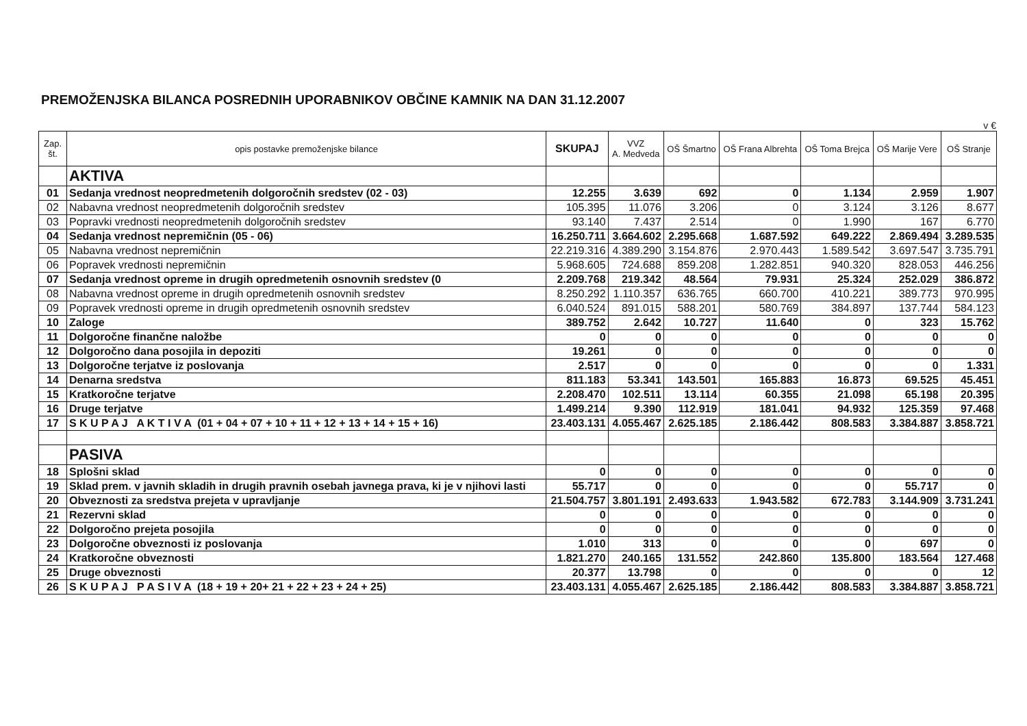PREMOŽENJSKA BILANCA POSREDNIH UPORABNIKOV OBČINE KAMNIK NA DAN 31.12.2007
v €
| Zap. št. | opis postavke premoženjske bilance | SKUPAJ | VVZ A. Medveda | OŠ Šmartno | OŠ Frana Albrehta | OŠ Toma Brejca | OŠ Marije Vere | OŠ Stranje |
| --- | --- | --- | --- | --- | --- | --- | --- | --- |
| | AKTIVA | | | | | | | |
| 01 | Sedanja vrednost neopredmetenih dolgoročnih sredstev (02 - 03) | 12.255 | 3.639 | 692 | 0 | 1.134 | 2.959 | 1.907 |
| 02 | Nabavna vrednost neopredmetenih dolgoročnih sredstev | 105.395 | 11.076 | 3.206 | 0 | 3.124 | 3.126 | 8.677 |
| 03 | Popravki vrednosti neopredmetenih dolgoročnih sredstev | 93.140 | 7.437 | 2.514 | 0 | 1.990 | 167 | 6.770 |
| 04 | Sedanja vrednost nepremičnin (05 - 06) | 16.250.711 | 3.664.602 | 2.295.668 | 1.687.592 | 649.222 | 2.869.494 | 3.289.535 |
| 05 | Nabavna vrednost nepremičnin | 22.219.316 | 4.389.290 | 3.154.876 | 2.970.443 | 1.589.542 | 3.697.547 | 3.735.791 |
| 06 | Popravek vrednosti nepremičnin | 5.968.605 | 724.688 | 859.208 | 1.282.851 | 940.320 | 828.053 | 446.256 |
| 07 | Sedanja vrednost opreme in drugih opredmetenih osnovnih sredstev (0 | 2.209.768 | 219.342 | 48.564 | 79.931 | 25.324 | 252.029 | 386.872 |
| 08 | Nabavna vrednost opreme in drugih opredmetenih osnovnih sredstev | 8.250.292 | 1.110.357 | 636.765 | 660.700 | 410.221 | 389.773 | 970.995 |
| 09 | Popravek vrednosti opreme in drugih opredmetenih osnovnih sredstev | 6.040.524 | 891.015 | 588.201 | 580.769 | 384.897 | 137.744 | 584.123 |
| 10 | Zaloge | 389.752 | 2.642 | 10.727 | 11.640 | 0 | 323 | 15.762 |
| 11 | Dolgoročne finančne naložbe | 0 | 0 | 0 | 0 | 0 | 0 | 0 |
| 12 | Dolgoročno dana posojila in depoziti | 19.261 | 0 | 0 | 0 | 0 | 0 | 0 |
| 13 | Dolgoročne terjatve iz poslovanja | 2.517 | 0 | 0 | 0 | 0 | 0 | 1.331 |
| 14 | Denarna sredstva | 811.183 | 53.341 | 143.501 | 165.883 | 16.873 | 69.525 | 45.451 |
| 15 | Kratkoročne terjatve | 2.208.470 | 102.511 | 13.114 | 60.355 | 21.098 | 65.198 | 20.395 |
| 16 | Druge terjatve | 1.499.214 | 9.390 | 112.919 | 181.041 | 94.932 | 125.359 | 97.468 |
| 17 | S K U P A J A K T I V A (01 + 04 + 07 + 10 + 11 + 12 + 13 + 14 + 15 + 16) | 23.403.131 | 4.055.467 | 2.625.185 | 2.186.442 | 808.583 | 3.384.887 | 3.858.721 |
| | PASIVA | | | | | | | |
| 18 | Splošni sklad | 0 | 0 | 0 | 0 | 0 | 0 | 0 |
| 19 | Sklad prem. v javnih skladih in drugih pravnih osebah javnega prava, ki je v njihovi lasti | 55.717 | 0 | 0 | 0 | 0 | 55.717 | 0 |
| 20 | Obveznosti za sredstva prejeta v upravljanje | 21.504.757 | 3.801.191 | 2.493.633 | 1.943.582 | 672.783 | 3.144.909 | 3.731.241 |
| 21 | Rezervni sklad | 0 | 0 | 0 | 0 | 0 | 0 | 0 |
| 22 | Dolgoročno prejeta posojila | 0 | 0 | 0 | 0 | 0 | 0 | 0 |
| 23 | Dolgoročne obveznosti iz poslovanja | 1.010 | 313 | 0 | 0 | 0 | 697 | 0 |
| 24 | Kratkoročne obveznosti | 1.821.270 | 240.165 | 131.552 | 242.860 | 135.800 | 183.564 | 127.468 |
| 25 | Druge obveznosti | 20.377 | 13.798 | 0 | 0 | 0 | 0 | 12 |
| 26 | S K U P A J P A S I V A (18 + 19 + 20+ 21 + 22 + 23 + 24 + 25) | 23.403.131 | 4.055.467 | 2.625.185 | 2.186.442 | 808.583 | 3.384.887 | 3.858.721 |